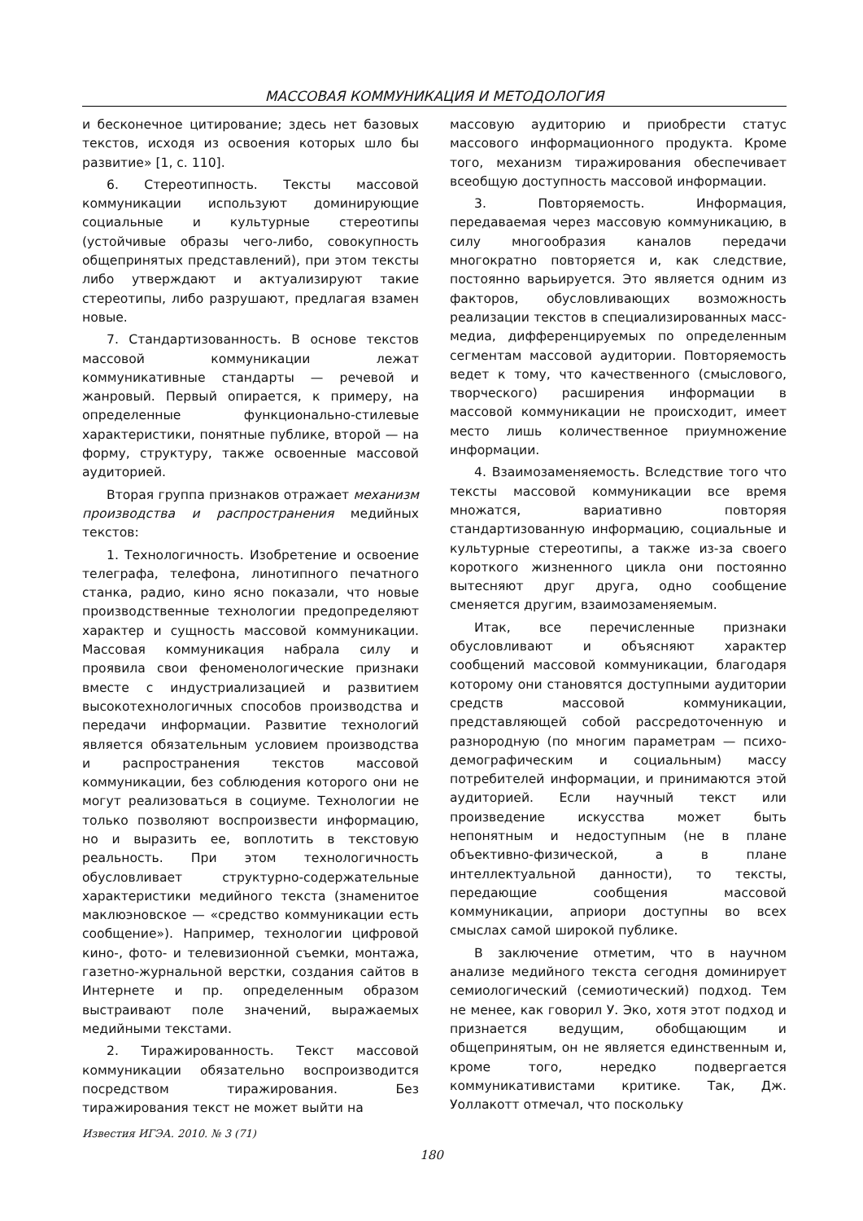МАССОВАЯ КОММУНИКАЦИЯ И МЕТОДОЛОГИЯ
и бесконечное цитирование; здесь нет базовых текстов, исходя из освоения которых шло бы развитие» [1, с. 110].
6. Стереотипность. Тексты массовой коммуникации используют доминирующие социальные и культурные стереотипы (устойчивые образы чего-либо, совокупность общепринятых представлений), при этом тексты либо утверждают и актуализируют такие стереотипы, либо разрушают, предлагая взамен новые.
7. Стандартизованность. В основе текстов массовой коммуникации лежат коммуникативные стандарты — речевой и жанровый. Первый опирается, к примеру, на определенные функционально-стилевые характеристики, понятные публике, второй — на форму, структуру, также освоенные массовой аудиторией.
Вторая группа признаков отражает механизм производства и распространения медийных текстов:
1. Технологичность. Изобретение и освоение телеграфа, телефона, линотипного печатного станка, радио, кино ясно показали, что новые производственные технологии предопределяют характер и сущность массовой коммуникации. Массовая коммуникация набрала силу и проявила свои феноменологические признаки вместе с индустриализацией и развитием высокотехнологичных способов производства и передачи информации. Развитие технологий является обязательным условием производства и распространения текстов массовой коммуникации, без соблюдения которого они не могут реализоваться в социуме. Технологии не только позволяют воспроизвести информацию, но и выразить ее, воплотить в текстовую реальность. При этом технологичность обусловливает структурно-содержательные характеристики медийного текста (знаменитое маклюэновское — «средство коммуникации есть сообщение»). Например, технологии цифровой кино-, фото- и телевизионной съемки, монтажа, газетно-журнальной верстки, создания сайтов в Интернете и пр. определенным образом выстраивают поле значений, выражаемых медийными текстами.
2. Тиражированность. Текст массовой коммуникации обязательно воспроизводится посредством тиражирования. Без тиражирования текст не может выйти на
массовую аудиторию и приобрести статус массового информационного продукта. Кроме того, механизм тиражирования обеспечивает всеобщую доступность массовой информации.
3. Повторяемость. Информация, передаваемая через массовую коммуникацию, в силу многообразия каналов передачи многократно повторяется и, как следствие, постоянно варьируется. Это является одним из факторов, обусловливающих возможность реализации текстов в специализированных масс-медиа, дифференцируемых по определенным сегментам массовой аудитории. Повторяемость ведет к тому, что качественного (смыслового, творческого) расширения информации в массовой коммуникации не происходит, имеет место лишь количественное приумножение информации.
4. Взаимозаменяемость. Вследствие того что тексты массовой коммуникации все время множатся, вариативно повторяя стандартизованную информацию, социальные и культурные стереотипы, а также из-за своего короткого жизненного цикла они постоянно вытесняют друг друга, одно сообщение сменяется другим, взаимозаменяемым.
Итак, все перечисленные признаки обусловливают и объясняют характер сообщений массовой коммуникации, благодаря которому они становятся доступными аудитории средств массовой коммуникации, представляющей собой рассредоточенную и разнородную (по многим параметрам — психо-демографическим и социальным) массу потребителей информации, и принимаются этой аудиторией. Если научный текст или произведение искусства может быть непонятным и недоступным (не в плане объективно-физической, а в плане интеллектуальной данности), то тексты, передающие сообщения массовой коммуникации, априори доступны во всех смыслах самой широкой публике.
В заключение отметим, что в научном анализе медийного текста сегодня доминирует семиологический (семиотический) подход. Тем не менее, как говорил У. Эко, хотя этот подход и признается ведущим, обобщающим и общепринятым, он не является единственным и, кроме того, нередко подвергается коммуникативистами критике. Так, Дж. Уоллакотт отмечал, что поскольку
Известия ИГЭА. 2010. № 3 (71)
180